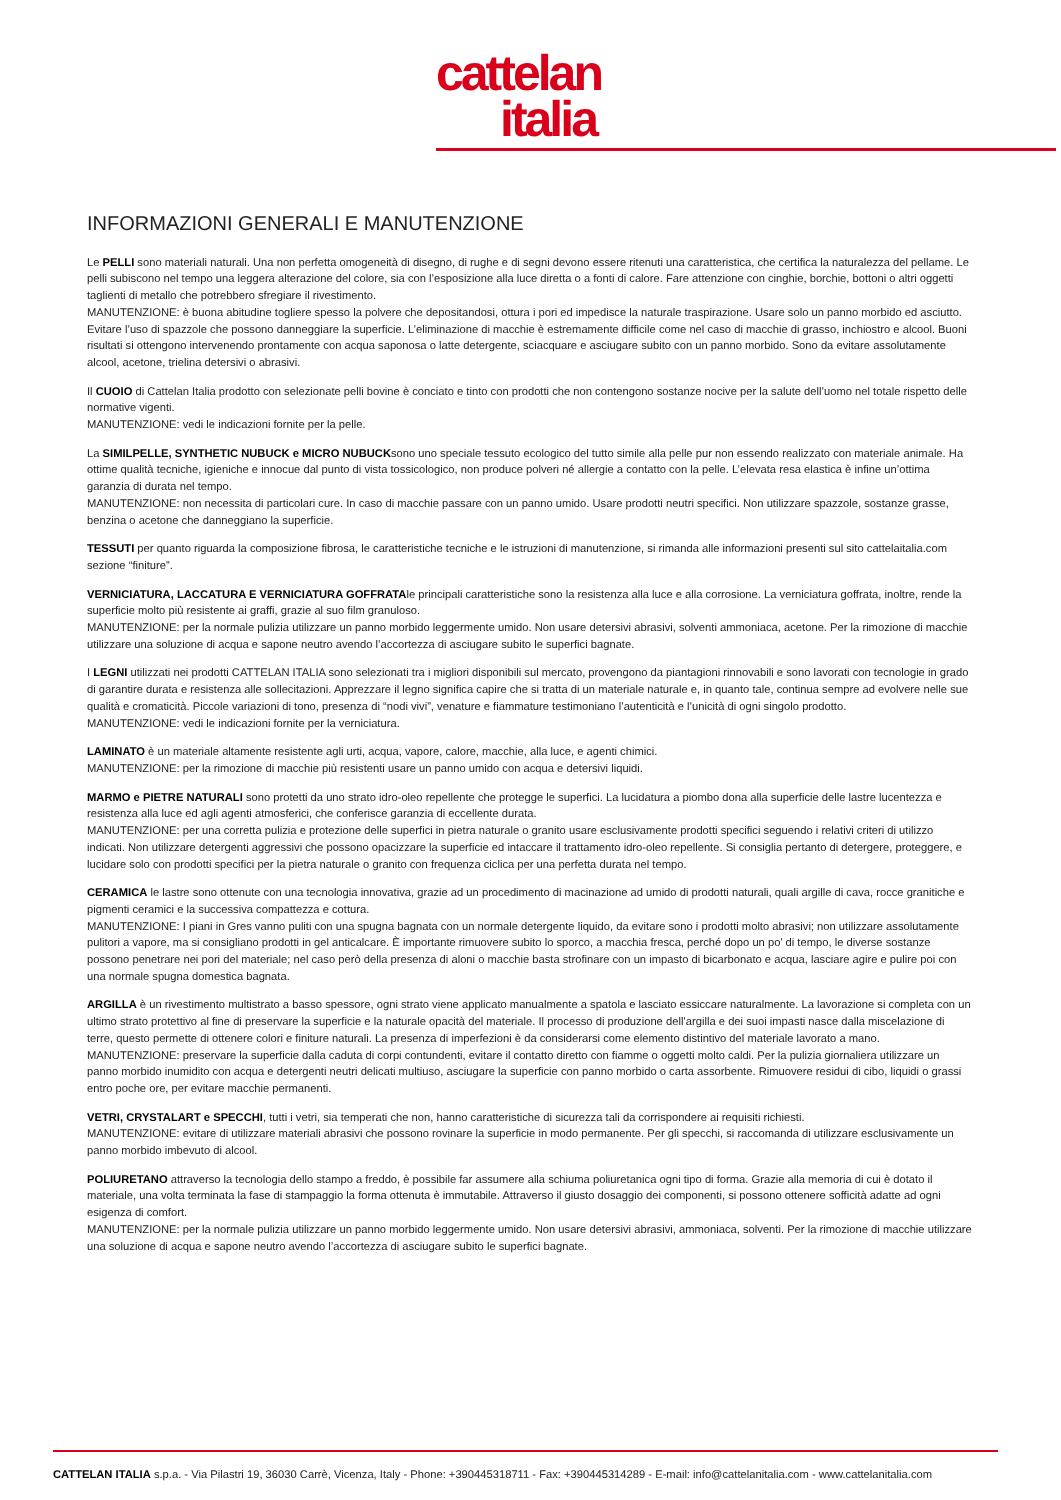cattelan
italia
INFORMAZIONI GENERALI E MANUTENZIONE
Le PELLI sono materiali naturali. Una non perfetta omogeneità di disegno, di rughe e di segni devono essere ritenuti una caratteristica, che certifica la naturalezza del pellame. Le pelli subiscono nel tempo una leggera alterazione del colore, sia con l’esposizione alla luce diretta o a fonti di calore. Fare attenzione con cinghie, borchie, bottoni o altri oggetti taglienti di metallo che potrebbero sfregiare il rivestimento.
MANUTENZIONE: è buona abitudine togliere spesso la polvere che depositandosi, ottura i pori ed impedisce la naturale traspirazione. Usare solo un panno morbido ed asciutto. Evitare l’uso di spazzole che possono danneggiare la superficie. L’eliminazione di macchie è estremamente difficile come nel caso di macchie di grasso, inchiostro e alcool. Buoni risultati si ottengono intervenendo prontamente con acqua saponosa o latte detergente, sciacquare e asciugare subito con un panno morbido. Sono da evitare assolutamente alcool, acetone, trielina detersivi o abrasivi.
Il CUOIO di Cattelan Italia prodotto con selezionate pelli bovine è conciato e tinto con prodotti che non contengono sostanze nocive per la salute dell’uomo nel totale rispetto delle normative vigenti.
MANUTENZIONE: vedi le indicazioni fornite per la pelle.
La SIMILPELLE, SYNTHETIC NUBUCK e MICRO NUBUCKsono uno speciale tessuto ecologico del tutto simile alla pelle pur non essendo realizzato con materiale animale. Ha ottime qualità tecniche, igieniche e innocue dal punto di vista tossicologico, non produce polveri né allergie a contatto con la pelle. L’elevata resa elastica è infine un’ottima garanzia di durata nel tempo.
MANUTENZIONE: non necessita di particolari cure. In caso di macchie passare con un panno umido. Usare prodotti neutri specifici. Non utilizzare spazzole, sostanze grasse, benzina o acetone che danneggiano la superficie.
TESSUTI per quanto riguarda la composizione fibrosa, le caratteristiche tecniche e le istruzioni di manutenzione, si rimanda alle informazioni presenti sul sito cattelaitalia.com sezione “finiture”.
VERNICIATURA, LACCATURA E VERNICIATURA GOFFRATAle principali caratteristiche sono la resistenza alla luce e alla corrosione. La verniciatura goffrata, inoltre, rende la superficie molto più resistente ai graffi, grazie al suo film granuloso.
MANUTENZIONE: per la normale pulizia utilizzare un panno morbido leggermente umido. Non usare detersivi abrasivi, solventi ammoniaca, acetone. Per la rimozione di macchie utilizzare una soluzione di acqua e sapone neutro avendo l’accortezza di asciugare subito le superfici bagnate.
I LEGNI utilizzati nei prodotti CATTELAN ITALIA sono selezionati tra i migliori disponibili sul mercato, provengono da piantagioni rinnovabili e sono lavorati con tecnologie in grado di garantire durata e resistenza alle sollecitazioni. Apprezzare il legno significa capire che si tratta di un materiale naturale e, in quanto tale, continua sempre ad evolvere nelle sue qualità e cromaticità. Piccole variazioni di tono, presenza di “nodi vivi”, venature e fiammature testimoniano l’autenticità e l’unicità di ogni singolo prodotto.
MANUTENZIONE: vedi le indicazioni fornite per la verniciatura.
LAMINATO è un materiale altamente resistente agli urti, acqua, vapore, calore, macchie, alla luce, e agenti chimici.
MANUTENZIONE: per la rimozione di macchie più resistenti usare un panno umido con acqua e detersivi liquidi.
MARMO e PIETRE NATURALI sono protetti da uno strato idro-oleo repellente che protegge le superfici. La lucidatura a piombo dona alla superficie delle lastre lucentezza e resistenza alla luce ed agli agenti atmosferici, che conferisce garanzia di eccellente durata.
MANUTENZIONE: per una corretta pulizia e protezione delle superfici in pietra naturale o granito usare esclusivamente prodotti specifici seguendo i relativi criteri di utilizzo indicati. Non utilizzare detergenti aggressivi che possono opacizzare la superficie ed intaccare il trattamento idro-oleo repellente. Si consiglia pertanto di detergere, proteggere, e lucidare solo con prodotti specifici per la pietra naturale o granito con frequenza ciclica per una perfetta durata nel tempo.
CERAMICA le lastre sono ottenute con una tecnologia innovativa, grazie ad un procedimento di macinazione ad umido di prodotti naturali, quali argille di cava, rocce granitiche e pigmenti ceramici e la successiva compattezza e cottura.
MANUTENZIONE: I piani in Gres vanno puliti con una spugna bagnata con un normale detergente liquido, da evitare sono i prodotti molto abrasivi; non utilizzare assolutamente pulitori a vapore, ma si consigliano prodotti in gel anticalcare. È importante rimuovere subito lo sporco, a macchia fresca, perché dopo un po’ di tempo, le diverse sostanze possono penetrare nei pori del materiale; nel caso però della presenza di aloni o macchie basta strofinare con un impasto di bicarbonato e acqua, lasciare agire e pulire poi con una normale spugna domestica bagnata.
ARGILLA è un rivestimento multistrato a basso spessore, ogni strato viene applicato manualmente a spatola e lasciato essiccare naturalmente. La lavorazione si completa con un ultimo strato protettivo al fine di preservare la superficie e la naturale opacità del materiale. Il processo di produzione dell’argilla e dei suoi impasti nasce dalla miscelazione di terre, questo permette di ottenere colori e finiture naturali. La presenza di imperfezioni è da considerarsi come elemento distintivo del materiale lavorato a mano.
MANUTENZIONE: preservare la superficie dalla caduta di corpi contundenti, evitare il contatto diretto con fiamme o oggetti molto caldi. Per la pulizia giornaliera utilizzare un panno morbido inumidito con acqua e detergenti neutri delicati multiuso, asciugare la superficie con panno morbido o carta assorbente. Rimuovere residui di cibo, liquidi o grassi entro poche ore, per evitare macchie permanenti.
VETRI, CRYSTALART e SPECCHI, tutti i vetri, sia temperati che non, hanno caratteristiche di sicurezza tali da corrispondere ai requisiti richiesti.
MANUTENZIONE: evitare di utilizzare materiali abrasivi che possono rovinare la superficie in modo permanente. Per gli specchi, si raccomanda di utilizzare esclusivamente un panno morbido imbevuto di alcool.
POLIURETANO attraverso la tecnologia dello stampo a freddo, è possibile far assumere alla schiuma poliuretanica ogni tipo di forma. Grazie alla memoria di cui è dotato il materiale, una volta terminata la fase di stampaggio la forma ottenuta è immutabile. Attraverso il giusto dosaggio dei componenti, si possono ottenere sofficità adatte ad ogni esigenza di comfort.
MANUTENZIONE: per la normale pulizia utilizzare un panno morbido leggermente umido. Non usare detersivi abrasivi, ammoniaca, solventi. Per la rimozione di macchie utilizzare una soluzione di acqua e sapone neutro avendo l’accortezza di asciugare subito le superfici bagnate.
CATTELAN ITALIA s.p.a. - Via Pilastri 19, 36030 Carrè, Vicenza, Italy - Phone: +390445318711 - Fax: +390445314289 - E-mail: info@cattelanitalia.com - www.cattelanitalia.com